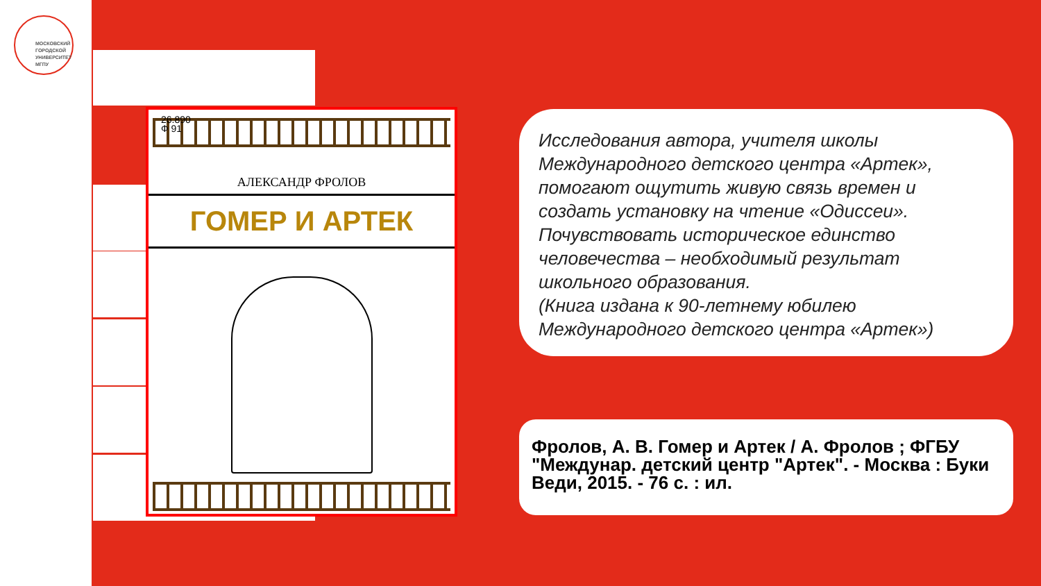МОСКОВСКИЙ
ГОРОДСКОЙ
УНИВЕРСИТЕТ
МГПУ
26.890
Ф 91
АЛЕКСАНДР ФРОЛОВ
ГОМЕР И АРТЕК
Исследования автора, учителя школы Международного детского центра «Артек», помогают ощутить живую связь времен и создать установку на чтение «Одиссеи». Почувствовать историческое единство человечества – необходимый результат школьного образования.
(Книга издана к 90-летнему юбилею Международного детского центра «Артек»)
Фролов, А. В. Гомер и Артек / А. Фролов ; ФГБУ "Междунар. детский центр "Артек". - Москва : Буки Веди, 2015. - 76 с. : ил.